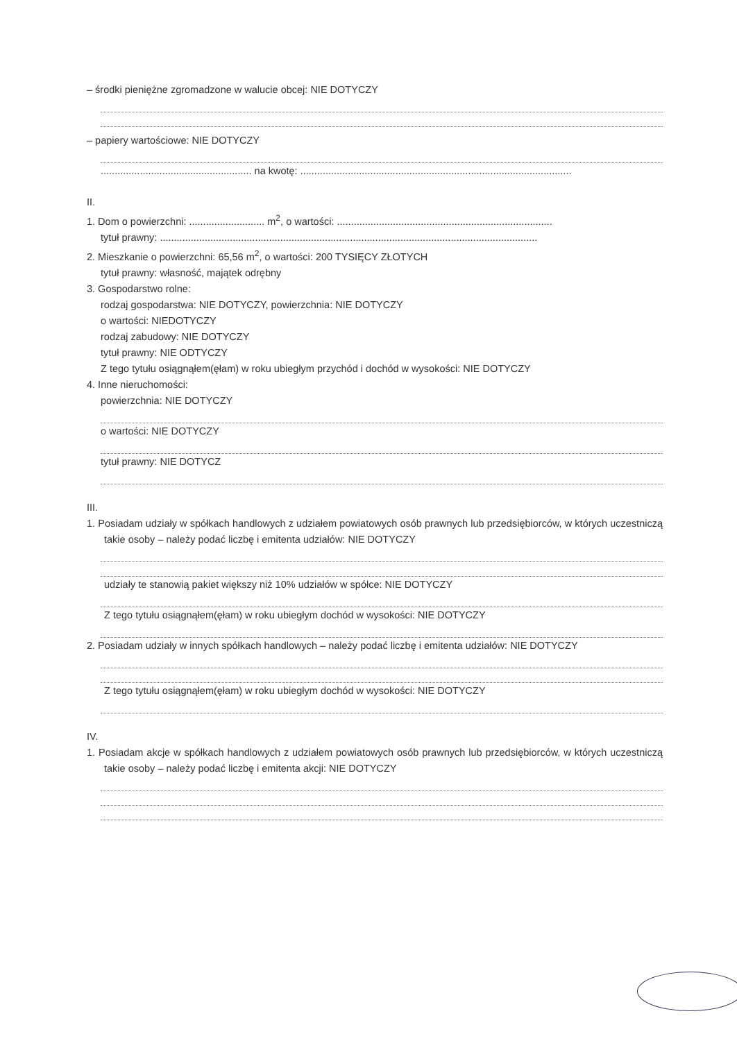– środki pieniężne zgromadzone w walucie obcej: NIE DOTYCZY
– papiery wartościowe: NIE DOTYCZY
...................................................... na kwotę: .................................................................................................
II.
1. Dom o powierzchni: ........................... m<sup>2</sup>, o wartości: .............................................................................
tytuł prawny: .......................................................................................................................................
2. Mieszkanie o powierzchni: 65,56 m<sup>2</sup>, o wartości: 200 TYSIĘCY ZŁOTYCH
tytuł prawny: własność, majątek odrębny
3. Gospodarstwo rolne:
rodzaj gospodarstwa: NIE DOTYCZY, powierzchnia: NIE DOTYCZY
o wartości: NIEDOTYCZY
rodzaj zabudowy: NIE DOTYCZY
tytuł prawny: NIE ODTYCZY
Z tego tytułu osiągnąłem(ęłam) w roku ubiegłym przychód i dochód w wysokości: NIE DOTYCZY
4. Inne nieruchomości:
powierzchnia: NIE DOTYCZY
o wartości: NIE DOTYCZY
tytuł prawny: NIE DOTYCZ
III.
1. Posiadam udziały w spółkach handlowych z udziałem powiatowych osób prawnych lub przedsiębiorców, w których uczestniczą takie osoby – należy podać liczbę i emitenta udziałów: NIE DOTYCZY
udziały te stanowią pakiet większy niż 10% udziałów w spółce: NIE DOTYCZY
Z tego tytułu osiągnąłem(ęłam) w roku ubiegłym dochód w wysokości: NIE DOTYCZY
2. Posiadam udziały w innych spółkach handlowych – należy podać liczbę i emitenta udziałów: NIE DOTYCZY
Z tego tytułu osiągnąłem(ęłam) w roku ubiegłym dochód w wysokości: NIE DOTYCZY
IV.
1. Posiadam akcje w spółkach handlowych z udziałem powiatowych osób prawnych lub przedsiębiorców, w których uczestniczą takie osoby – należy podać liczbę i emitenta akcji: NIE DOTYCZY